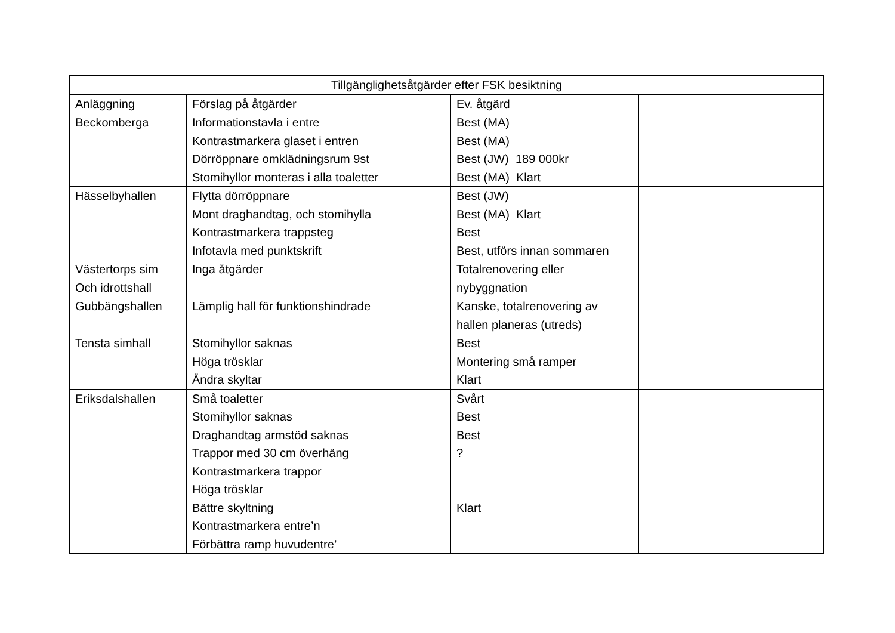| Tillgänglighetsåtgärder efter FSK besiktning | | | |
| --- | --- | --- | --- |
| Anläggning | Förslag på åtgärder | Ev. åtgärd | |
| Beckomberga | Informationstavla i entre Kontrastmarkera glaset i entren Dörröppnare omklädningsrum 9st Stomihyllor monteras i alla toaletter | Best (MA) Best (MA) Best (JW) 189 000kr Best (MA) Klart | |
| Hässelbyhallen | Flytta dörröppnare Mont draghandtag, och stomihylla Kontrastmarkera trappsteg Infotavla med punktskrift | Best (JW) Best (MA) Klart Best Best, utförs innan sommaren | |
| Västertorps sim Och idrottshall | Inga åtgärder | Totalrenovering eller nybyggnation | |
| Gubbängshallen | Lämplig hall för funktionshindrade | Kanske, totalrenovering av hallen planeras (utreds) | |
| Tensta simhall | Stomihyllor saknas Höga trösklar Ändra skyltar | Best Montering små ramper Klart | |
| Eriksdalshallen | Små toaletter Stomihyllor saknas Draghandtag armstöd saknas Trappor med 30 cm överhäng Kontrastmarkera trappor Höga trösklar Bättre skyltning Kontrastmarkera entre’n Förbättra ramp huvudentre’ | Svårt Best Best ? Klart | |